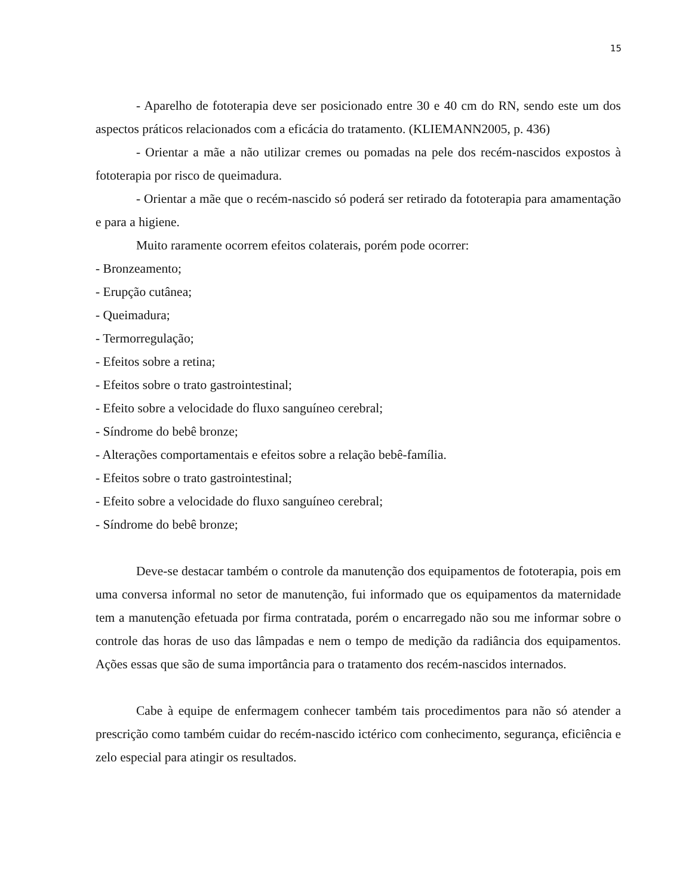15
- Aparelho de fototerapia deve ser posicionado entre 30 e 40 cm do RN, sendo este um dos aspectos práticos relacionados com a eficácia do tratamento. (KLIEMANN2005, p. 436)
- Orientar a mãe a não utilizar cremes ou pomadas na pele dos recém-nascidos expostos à fototerapia por risco de queimadura.
- Orientar a mãe que o recém-nascido só poderá ser retirado da fototerapia para amamentação e para a higiene.
Muito raramente ocorrem efeitos colaterais, porém pode ocorrer:
- Bronzeamento;
- Erupção cutânea;
- Queimadura;
- Termorregulação;
- Efeitos sobre a retina;
- Efeitos sobre o trato gastrointestinal;
- Efeito sobre a velocidade do fluxo sanguíneo cerebral;
- Síndrome do bebê bronze;
- Alterações comportamentais e efeitos sobre a relação bebê-família.
- Efeitos sobre o trato gastrointestinal;
- Efeito sobre a velocidade do fluxo sanguíneo cerebral;
- Síndrome do bebê bronze;
Deve-se destacar também o controle da manutenção dos equipamentos de fototerapia, pois em uma conversa informal no setor de manutenção, fui informado que os equipamentos da maternidade tem a manutenção efetuada por firma contratada, porém o encarregado não sou me informar sobre o controle das horas de uso das lâmpadas e nem o tempo de medição da radiância dos equipamentos. Ações essas que são de suma importância para o tratamento dos recém-nascidos internados.
Cabe à equipe de enfermagem conhecer também tais procedimentos para não só atender a prescrição como também cuidar do recém-nascido ictérico com conhecimento, segurança, eficiência e zelo especial para atingir os resultados.